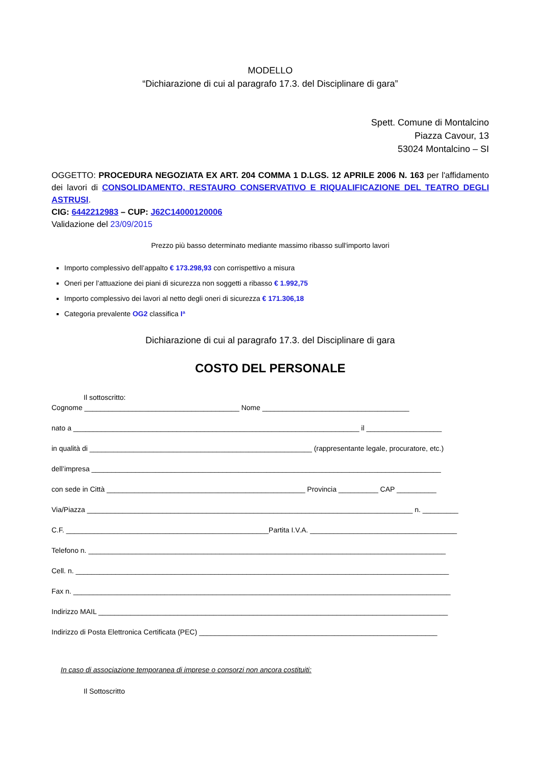MODELLO
“Dichiarazione di cui al paragrafo 17.3. del Disciplinare di gara”
Spett. Comune di Montalcino
Piazza Cavour, 13
53024 Montalcino – SI
OGGETTO: PROCEDURA NEGOZIATA EX ART. 204 COMMA 1 D.LGS. 12 APRILE 2006 N. 163 per l'affidamento dei lavori di CONSOLIDAMENTO, RESTAURO CONSERVATIVO E RIQUALIFICAZIONE DEL TEATRO DEGLI ASTRUSI.
CIG: 6442212983 – CUP: J62C14000120006
Validazione del 23/09/2015
Prezzo più basso determinato mediante massimo ribasso sull'importo lavori
Importo complessivo dell’appalto € 173.298,93 con corrispettivo a misura
Oneri per l’attuazione dei piani di sicurezza non soggetti a ribasso € 1.992,75
Importo complessivo dei lavori al netto degli oneri di sicurezza € 171.306,18
Categoria prevalente OG2 classifica Iª
Dichiarazione di cui al paragrafo 17.3. del Disciplinare di gara
COSTO DEL PERSONALE
Il sottoscritto:
Cognome _______________________________________ Nome _____________________________________
nato a ________________________________________________________________________ il ___________________
in qualità di ________________________________________________________ (rappresentante legale, procuratore, etc.)
dell’impresa ________________________________________________________________________________________
con sede in Città __________________________________________________ Provincia __________ CAP __________
Via/Piazza __________________________________________________________________________________ n. _________
C.F. ___________________________________________________Partita I.V.A. _____________________________________
Telefono n. __________________________________________________________________________________________
Cell. n. ______________________________________________________________________________________________
Fax n. _______________________________________________________________________________________________
Indirizzo MAIL ________________________________________________________________________________________
Indirizzo di Posta Elettronica Certificata (PEC) ____________________________________________________________
In caso di associazione temporanea di imprese o consorzi non ancora costituiti:
Il Sottoscritto